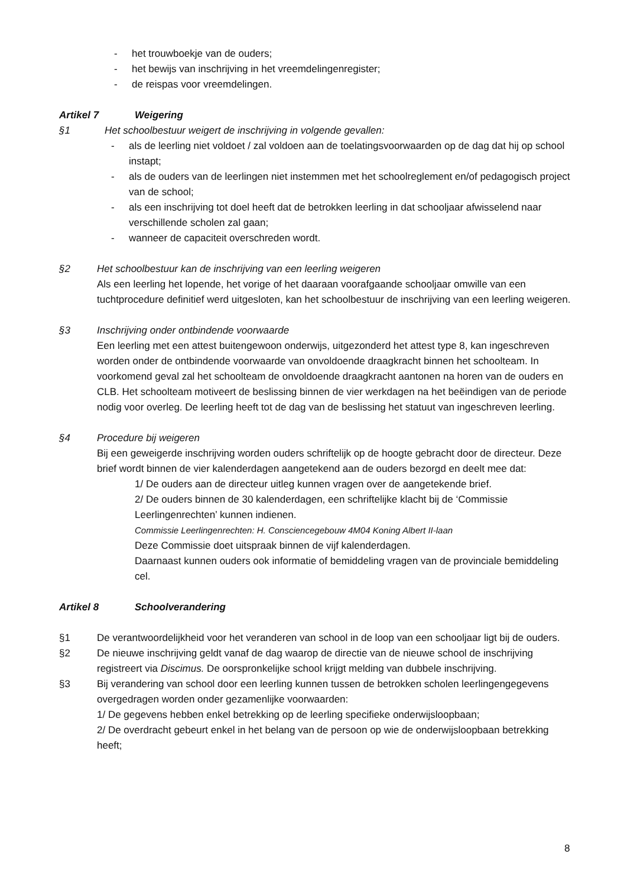- het trouwboekje van de ouders;
- het bewijs van inschrijving in het vreemdelingenregister;
- de reispas voor vreemdelingen.
Artikel 7 Weigering
§1 Het schoolbestuur weigert de inschrijving in volgende gevallen:
- als de leerling niet voldoet / zal voldoen aan de toelatingsvoorwaarden op de dag dat hij op school instapt;
- als de ouders van de leerlingen niet instemmen met het schoolreglement en/of pedagogisch project van de school;
- als een inschrijving tot doel heeft dat de betrokken leerling in dat schooljaar afwisselend naar verschillende scholen zal gaan;
- wanneer de capaciteit overschreden wordt.
§2 Het schoolbestuur kan de inschrijving van een leerling weigeren
Als een leerling het lopende, het vorige of het daaraan voorafgaande schooljaar omwille van een tuchtprocedure definitief werd uitgesloten, kan het schoolbestuur de inschrijving van een leerling weigeren.
§3 Inschrijving onder ontbindende voorwaarde
Een leerling met een attest buitengewoon onderwijs, uitgezonderd het attest type 8, kan ingeschreven worden onder de ontbindende voorwaarde van onvoldoende draagkracht binnen het schoolteam. In voorkomend geval zal het schoolteam de onvoldoende draagkracht aantonen na horen van de ouders en CLB. Het schoolteam motiveert de beslissing binnen de vier werkdagen na het beëindigen van de periode nodig voor overleg. De leerling heeft tot de dag van de beslissing het statuut van ingeschreven leerling.
§4 Procedure bij weigeren
Bij een geweigerde inschrijving worden ouders schriftelijk op de hoogte gebracht door de directeur. Deze brief wordt binnen de vier kalenderdagen aangetekend aan de ouders bezorgd en deelt mee dat:
1/ De ouders aan de directeur uitleg kunnen vragen over de aangetekende brief.
2/ De ouders binnen de 30 kalenderdagen, een schriftelijke klacht bij de ‘Commissie Leerlingenrechten’ kunnen indienen.
Commissie Leerlingenrechten: H. Consciencegebouw 4M04 Koning Albert II-laan
Deze Commissie doet uitspraak binnen de vijf kalenderdagen.
Daarnaast kunnen ouders ook informatie of bemiddeling vragen van de provinciale bemiddeling cel.
Artikel 8 Schoolverandering
§1 De verantwoordelijkheid voor het veranderen van school in de loop van een schooljaar ligt bij de ouders.
§2 De nieuwe inschrijving geldt vanaf de dag waarop de directie van de nieuwe school de inschrijving registreert via Discimus. De oorspronkelijke school krijgt melding van dubbele inschrijving.
§3 Bij verandering van school door een leerling kunnen tussen de betrokken scholen leerlingengegevens overgedragen worden onder gezamenlijke voorwaarden:
1/ De gegevens hebben enkel betrekking op de leerling specifieke onderwijsloopbaan;
2/ De overdracht gebeurt enkel in het belang van de persoon op wie de onderwijsloopbaan betrekking heeft;
8